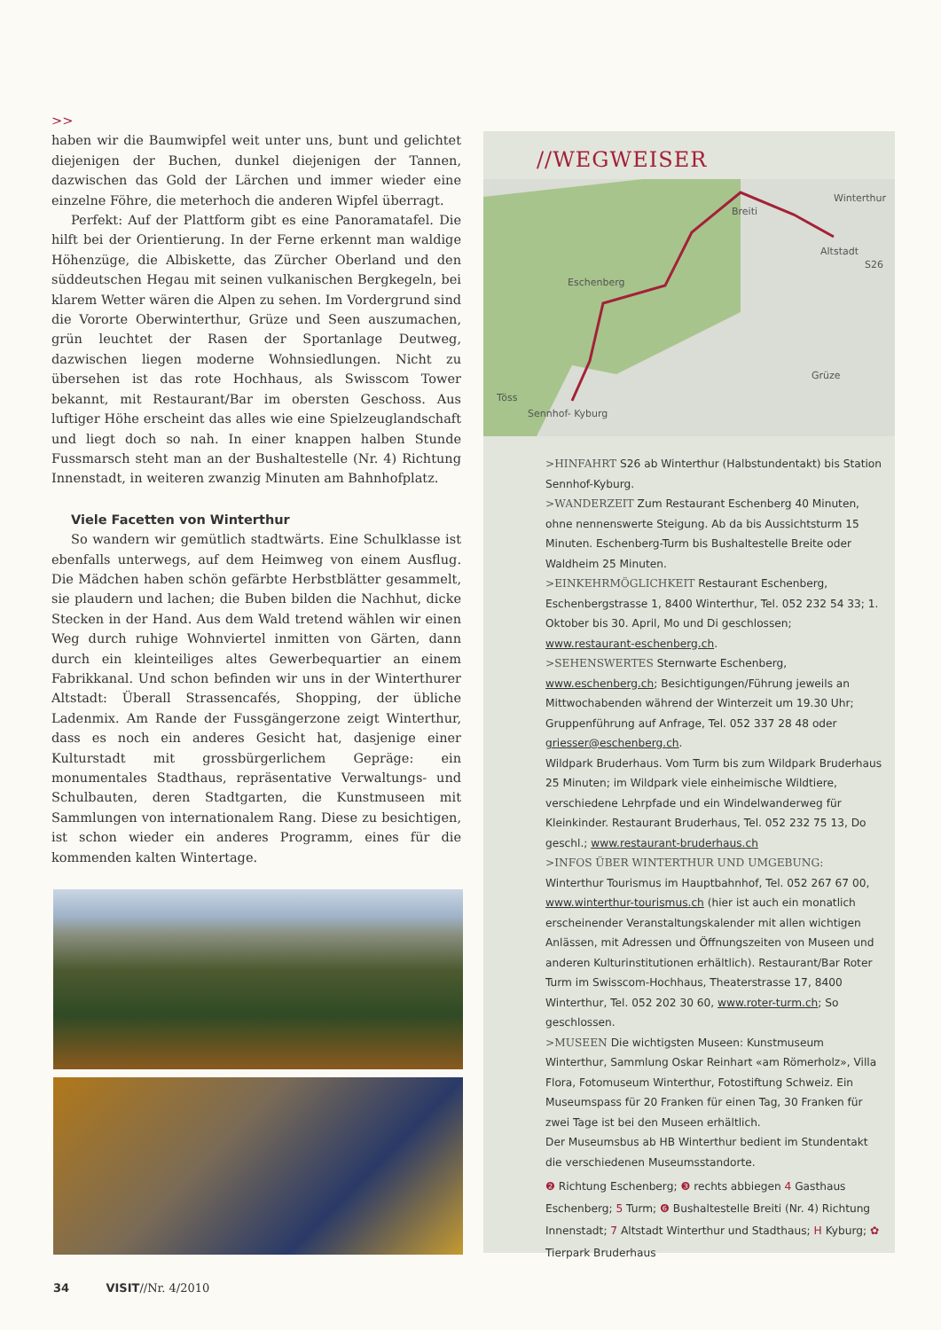>>
haben wir die Baumwipfel weit unter uns, bunt und gelichtet diejenigen der Buchen, dunkel diejenigen der Tannen, dazwischen das Gold der Lärchen und immer wieder eine einzelne Föhre, die meterhoch die anderen Wipfel überragt.
Perfekt: Auf der Plattform gibt es eine Panoramatafel. Die hilft bei der Orientierung. In der Ferne erkennt man waldige Höhenzüge, die Albiskette, das Zürcher Oberland und den süddeutschen Hegau mit seinen vulkanischen Bergkegeln, bei klarem Wetter wären die Alpen zu sehen. Im Vordergrund sind die Vororte Oberwinterthur, Grüze und Seen auszumachen, grün leuchtet der Rasen der Sportanlage Deutweg, dazwischen liegen moderne Wohnsiedlungen. Nicht zu übersehen ist das rote Hochhaus, als Swisscom Tower bekannt, mit Restaurant/Bar im obersten Geschoss. Aus luftiger Höhe erscheint das alles wie eine Spielzeuglandschaft und liegt doch so nah. In einer knappen halben Stunde Fussmarsch steht man an der Bushaltestelle (Nr. 4) Richtung Innenstadt, in weiteren zwanzig Minuten am Bahnhofplatz.
Viele Facetten von Winterthur
So wandern wir gemütlich stadtwärts. Eine Schulklasse ist ebenfalls unterwegs, auf dem Heimweg von einem Ausflug. Die Mädchen haben schön gefärbte Herbstblätter gesammelt, sie plaudern und lachen; die Buben bilden die Nachhut, dicke Stecken in der Hand. Aus dem Wald tretend wählen wir einen Weg durch ruhige Wohnviertel inmitten von Gärten, dann durch ein kleinteiliges altes Gewerbequartier an einem Fabrikkanal. Und schon befinden wir uns in der Winterthurer Altstadt: Überall Strassencafés, Shopping, der übliche Ladenmix. Am Rande der Fussgängerzone zeigt Winterthur, dass es noch ein anderes Gesicht hat, dasjenige einer Kulturstadt mit grossbürgerlichem Gepräge: ein monumentales Stadthaus, repräsentative Verwaltungs- und Schulbauten, deren Stadtgarten, die Kunstmuseen mit Sammlungen von internationalem Rang. Diese zu besichtigen, ist schon wieder ein anderes Programm, eines für die kommenden kalten Wintertage.
//WEGWEISER
Breiti
Winterthur
Altstadt
S26
Eschenberg
Grüze
Töss
Sennhof- Kyburg
>HINFAHRT S26 ab Winterthur (Halbstundentakt) bis Station Sennhof-Kyburg.
>WANDERZEIT Zum Restaurant Eschenberg 40 Minuten, ohne nennenswerte Steigung. Ab da bis Aussichtsturm 15 Minuten. Eschenberg-Turm bis Bushaltestelle Breite oder Waldheim 25 Minuten.
>EINKEHRMÖGLICHKEIT Restaurant Eschenberg, Eschenbergstrasse 1, 8400 Winterthur, Tel. 052 232 54 33; 1. Oktober bis 30. April, Mo und Di geschlossen; www.restaurant-eschenberg.ch.
>SEHENSWERTES Sternwarte Eschenberg, www.eschenberg.ch; Besichtigungen/Führung jeweils an Mittwochabenden während der Winterzeit um 19.30 Uhr; Gruppenführung auf Anfrage, Tel. 052 337 28 48 oder griesser@eschenberg.ch.
Wildpark Bruderhaus. Vom Turm bis zum Wildpark Bruderhaus 25 Minuten; im Wildpark viele einheimische Wildtiere, verschiedene Lehrpfade und ein Windelwanderweg für Kleinkinder. Restaurant Bruderhaus, Tel. 052 232 75 13, Do geschl.; www.restaurant-bruderhaus.ch
>INFOS ÜBER WINTERTHUR UND UMGEBUNG: Winterthur Tourismus im Hauptbahnhof, Tel. 052 267 67 00, www.winterthur-tourismus.ch (hier ist auch ein monatlich erscheinender Veranstaltungskalender mit allen wichtigen Anlässen, mit Adressen und Öffnungszeiten von Museen und anderen Kulturinstitutionen erhältlich). Restaurant/Bar Roter Turm im Swisscom-Hochhaus, Theaterstrasse 17, 8400 Winterthur, Tel. 052 202 30 60, www.roter-turm.ch; So geschlossen.
>MUSEEN Die wichtigsten Museen: Kunstmuseum Winterthur, Sammlung Oskar Reinhart «am Römerholz», Villa Flora, Fotomuseum Winterthur, Fotostiftung Schweiz. Ein Museumspass für 20 Franken für einen Tag, 30 Franken für zwei Tage ist bei den Museen erhältlich.
Der Museumsbus ab HB Winterthur bedient im Stundentakt die verschiedenen Museumsstandorte.
❷ Richtung Eschenberg; ❸ rechts abbiegen 4 Gasthaus Eschenberg; 5 Turm; ❻ Bushaltestelle Breiti (Nr. 4) Richtung Innenstadt; 7 Altstadt Winterthur und Stadthaus; H Kyburg; ✿ Tierpark Bruderhaus
34 VISIT//Nr. 4/2010